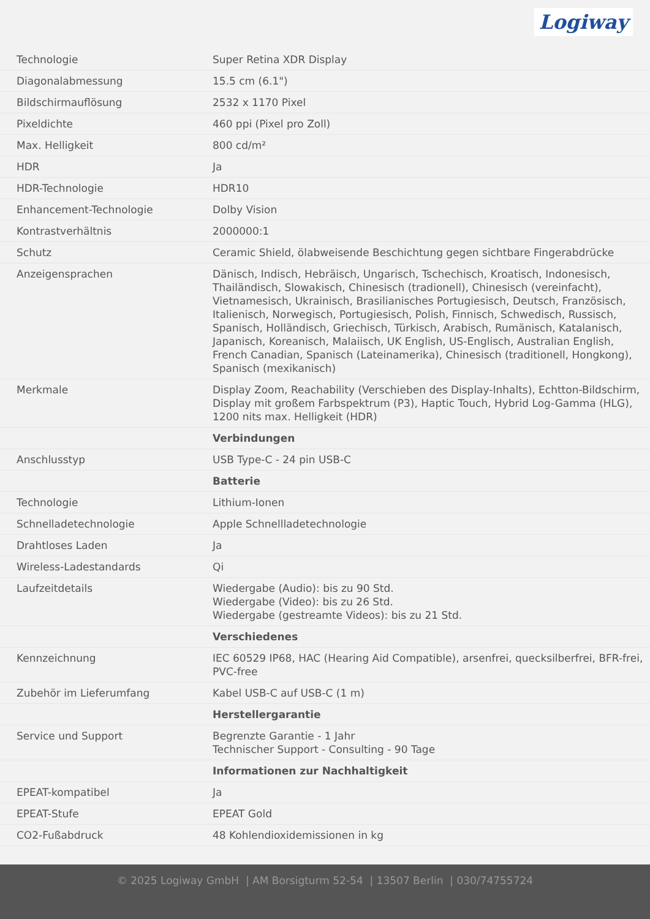Logiway
| Technologie | Super Retina XDR Display |
| Diagonalabmessung | 15.5 cm (6.1") |
| Bildschirmauflösung | 2532 x 1170 Pixel |
| Pixeldichte | 460 ppi (Pixel pro Zoll) |
| Max. Helligkeit | 800 cd/m² |
| HDR | Ja |
| HDR-Technologie | HDR10 |
| Enhancement-Technologie | Dolby Vision |
| Kontrastverhältnis | 2000000:1 |
| Schutz | Ceramic Shield, ölabweisende Beschichtung gegen sichtbare Fingerabdrücke |
| Anzeigensprachen | Dänisch, Indisch, Hebräisch, Ungarisch, Tschechisch, Kroatisch, Indonesisch, Thailändisch, Slowakisch, Chinesisch (tradionell), Chinesisch (vereinfacht), Vietnamesisch, Ukrainisch, Brasilianisches Portugiesisch, Deutsch, Französisch, Italienisch, Norwegisch, Portugiesisch, Polish, Finnisch, Schwedisch, Russisch, Spanisch, Holländisch, Griechisch, Türkisch, Arabisch, Rumänisch, Katalanisch, Japanisch, Koreanisch, Malaiisch, UK English, US-Englisch, Australian English, French Canadian, Spanisch (Lateinamerika), Chinesisch (traditionell, Hongkong), Spanisch (mexikanisch) |
| Merkmale | Display Zoom, Reachability (Verschieben des Display-Inhalts), Echtton-Bildschirm, Display mit großem Farbspektrum (P3), Haptic Touch, Hybrid Log-Gamma (HLG), 1200 nits max. Helligkeit (HDR) |
| | Verbindungen |
| Anschlusstyp | USB Type-C - 24 pin USB-C |
| | Batterie |
| Technologie | Lithium-Ionen |
| Schnelladetechnologie | Apple Schnellladetechnologie |
| Drahtloses Laden | Ja |
| Wireless-Ladestandards | Qi |
| Laufzeitdetails | Wiedergabe (Audio): bis zu 90 Std. Wiedergabe (Video): bis zu 26 Std. Wiedergabe (gestreamte Videos): bis zu 21 Std. |
| | Verschiedenes |
| Kennzeichnung | IEC 60529 IP68, HAC (Hearing Aid Compatible), arsenfrei, quecksilberfrei, BFR-frei, PVC-free |
| Zubehör im Lieferumfang | Kabel USB-C auf USB-C (1 m) |
| | Herstellergarantie |
| Service und Support | Begrenzte Garantie - 1 Jahr Technischer Support - Consulting - 90 Tage |
| | Informationen zur Nachhaltigkeit |
| EPEAT-kompatibel | Ja |
| EPEAT-Stufe | EPEAT Gold |
| CO2-Fußabdruck | 48 Kohlendioxidemissionen in kg |
© 2025 Logiway GmbH | AM Borsigturm 52-54 | 13507 Berlin | 030/74755724